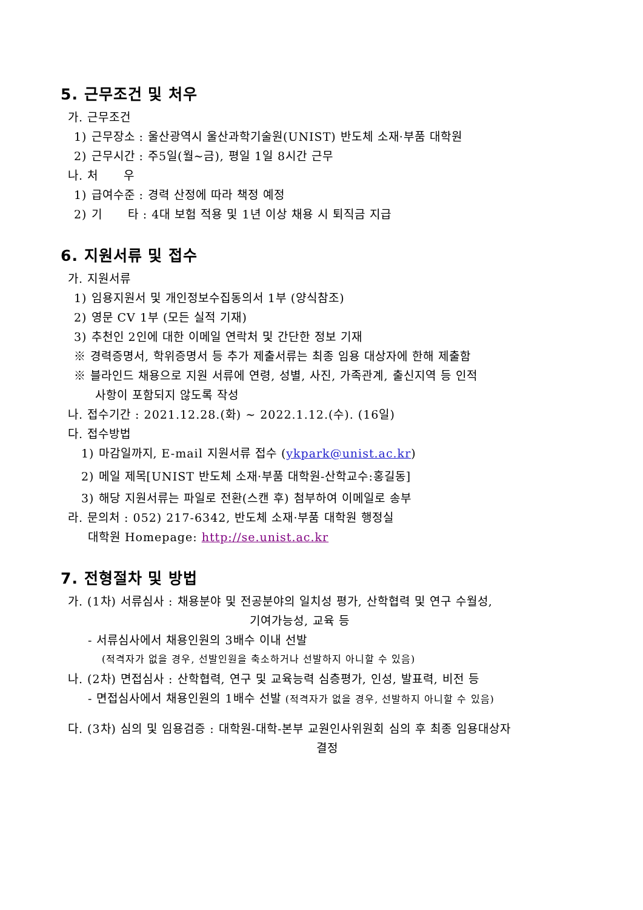5. 근무조건 및 처우
가. 근무조건
1) 근무장소 : 울산광역시 울산과학기술원(UNIST) 반도체 소재·부품 대학원
2) 근무시간 : 주5일(월~금), 평일 1일 8시간 근무
나. 처 우
1) 급여수준 : 경력 산정에 따라 책정 예정
2) 기 타 : 4대 보험 적용 및 1년 이상 채용 시 퇴직금 지급
6. 지원서류 및 접수
가. 지원서류
1) 임용지원서 및 개인정보수집동의서 1부 (양식참조)
2) 영문 CV 1부 (모든 실적 기재)
3) 추천인 2인에 대한 이메일 연락처 및 간단한 정보 기재
※ 경력증명서, 학위증명서 등 추가 제출서류는 최종 임용 대상자에 한해 제출함
※ 블라인드 채용으로 지원 서류에 연령, 성별, 사진, 가족관계, 출신지역 등 인적
사항이 포함되지 않도록 작성
나. 접수기간 : 2021.12.28.(화) ~ 2022.1.12.(수). (16일)
다. 접수방법
1) 마감일까지, E-mail 지원서류 접수 (ykpark@unist.ac.kr)
2) 메일 제목[UNIST 반도체 소재·부품 대학원-산학교수:홍길동]
3) 해당 지원서류는 파일로 전환(스캔 후) 첨부하여 이메일로 송부
라. 문의처 : 052) 217-6342, 반도체 소재·부품 대학원 행정실
대학원 Homepage: http://se.unist.ac.kr
7. 전형절차 및 방법
가. (1차) 서류심사 : 채용분야 및 전공분야의 일치성 평가, 산학협력 및 연구 수월성,
기여가능성, 교육 등
- 서류심사에서 채용인원의 3배수 이내 선발
(적격자가 없을 경우, 선발인원을 축소하거나 선발하지 아니할 수 있음)
나. (2차) 면접심사 : 산학협력, 연구 및 교육능력 심층평가, 인성, 발표력, 비전 등
- 면접심사에서 채용인원의 1배수 선발 (적격자가 없을 경우, 선발하지 아니할 수 있음)
다. (3차) 심의 및 임용검증 : 대학원-대학-본부 교원인사위원회 심의 후 최종 임용대상자
결정